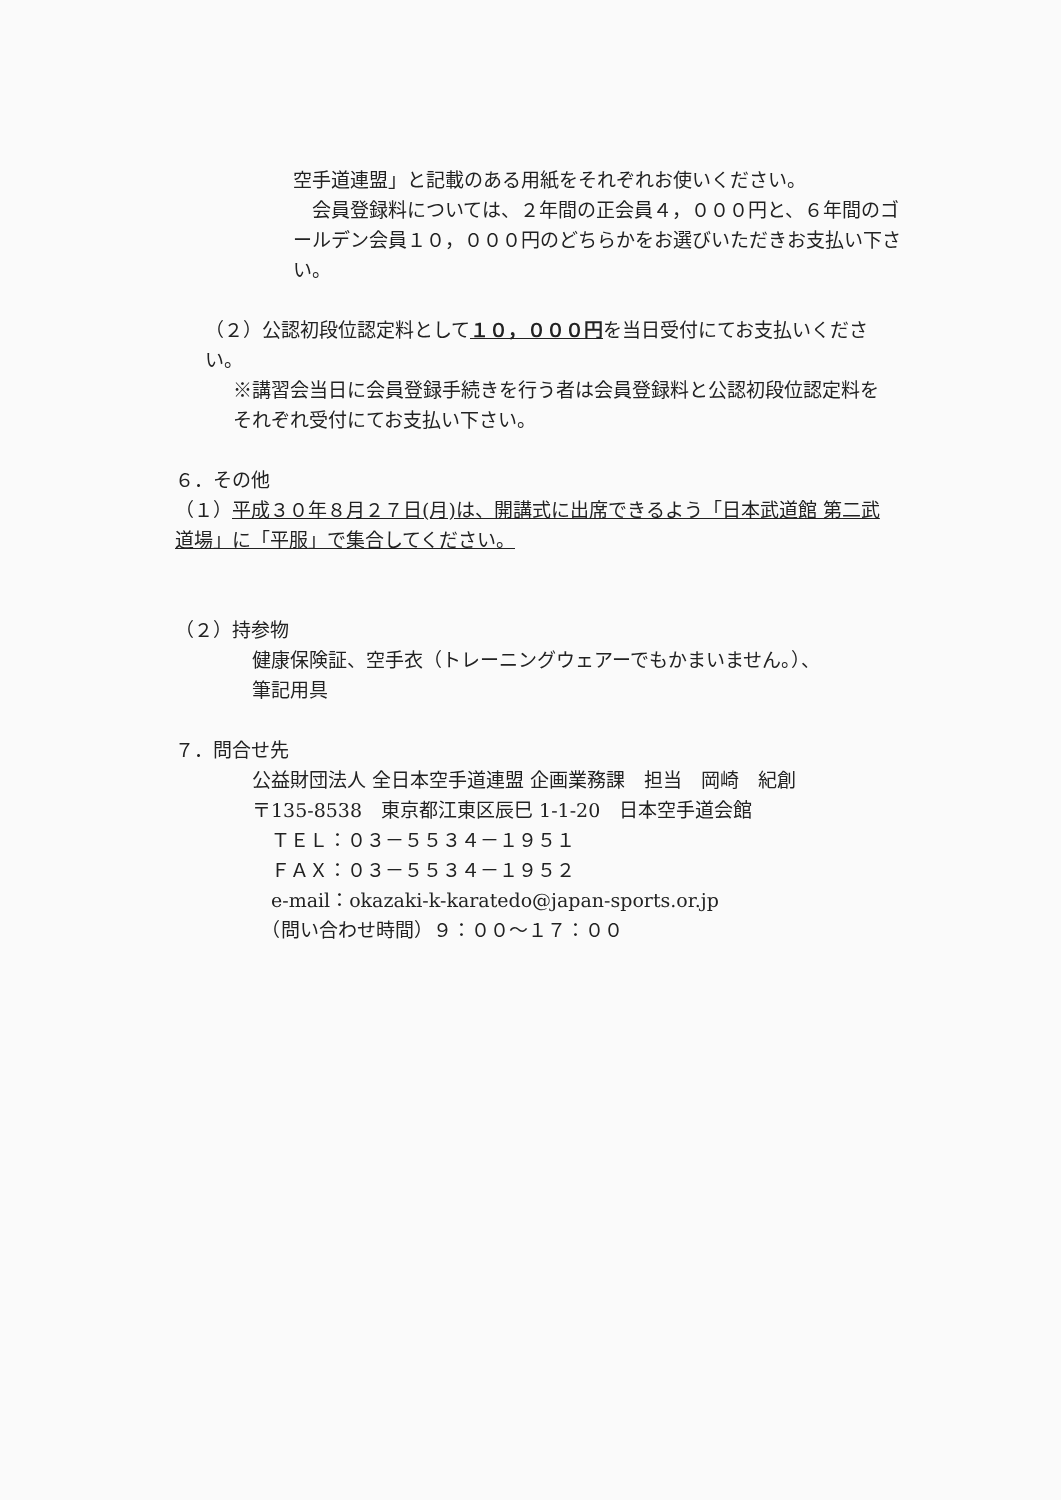空手道連盟」と記載のある用紙をそれぞれお使いください。
　会員登録料については、２年間の正会員４，０００円と、６年間のゴールデン会員１０，０００円のどちらかをお選びいただきお支払い下さい。
（２）公認初段位認定料として１０，０００円を当日受付にてお支払いください。
※講習会当日に会員登録手続きを行う者は会員登録料と公認初段位認定料をそれぞれ受付にてお支払い下さい。
６．その他
（１）平成３０年８月２７日(月)は、開講式に出席できるよう「日本武道館 第二武道場」に「平服」で集合してください。
（２）持参物
健康保険証、空手衣（トレーニングウェアーでもかまいません。）、
筆記用具
７．問合せ先
公益財団法人 全日本空手道連盟 企画業務課　担当　岡崎　紀創
〒135-8538　東京都江東区辰巳 1-1-20　日本空手道会館
　ＴＥＬ：０３－５５３４－１９５１
　ＦＡＸ：０３－５５３４－１９５２
　e-mail：okazaki-k-karatedo@japan-sports.or.jp
　（問い合わせ時間）９：００～１７：００